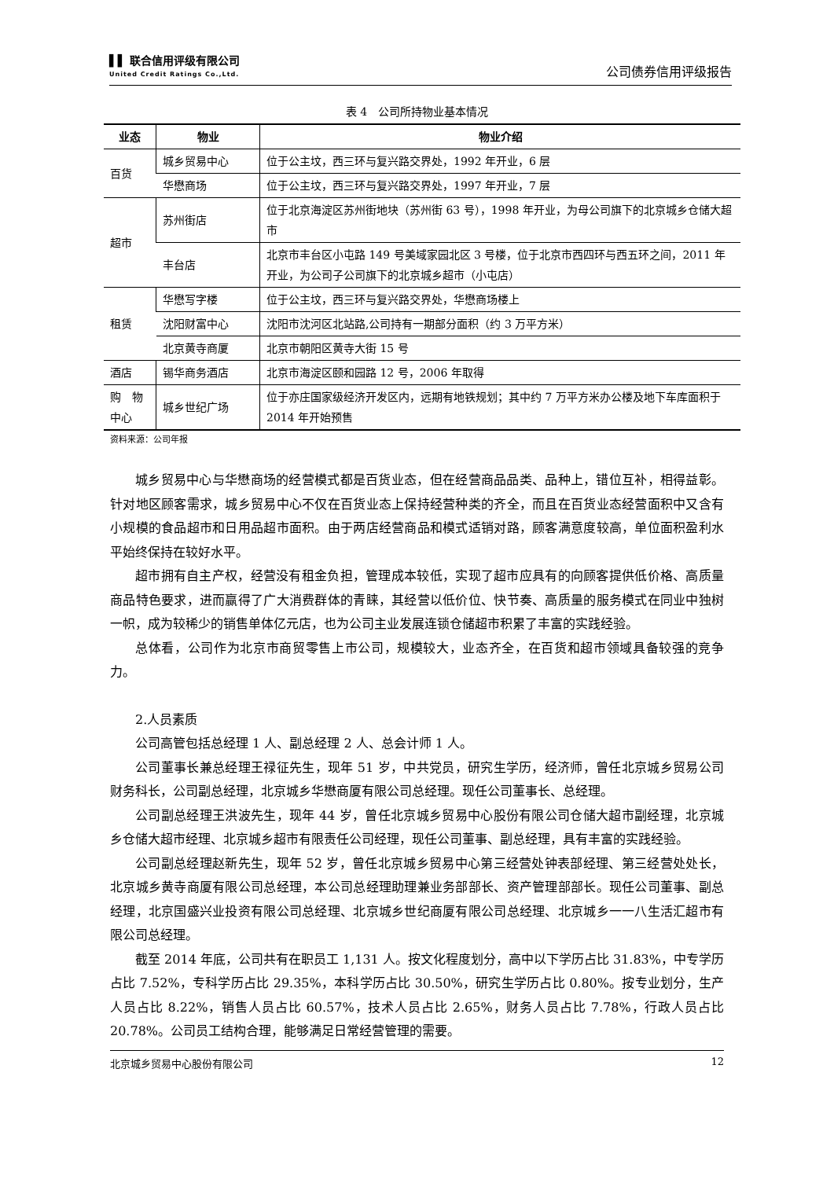▌▌ 联合信用评级有限公司
United Credit Ratings Co.,Ltd.
公司债券信用评级报告
表 4　公司所持物业基本情况
| 业态 | 物业 | 物业介绍 |
| --- | --- | --- |
| 百货 | 城乡贸易中心 | 位于公主坟，西三环与复兴路交界处，1992 年开业，6 层 |
| | 华懋商场 | 位于公主坟，西三环与复兴路交界处，1997 年开业，7 层 |
| 超市 | 苏州街店 | 位于北京海淀区苏州街地块（苏州街 63 号），1998 年开业，为母公司旗下的北京城乡仓储大超市 |
| | 丰台店 | 北京市丰台区小屯路 149 号美域家园北区 3 号楼，位于北京市西四环与西五环之间，2011 年开业，为公司子公司旗下的北京城乡超市（小屯店） |
| 租赁 | 华懋写字楼 | 位于公主坟，西三环与复兴路交界处，华懋商场楼上 |
| | 沈阳财富中心 | 沈阳市沈河区北站路,公司持有一期部分面积（约 3 万平方米） |
| | 北京黄寺商厦 | 北京市朝阳区黄寺大街 15 号 |
| 酒店 | 锡华商务酒店 | 北京市海淀区颐和园路 12 号，2006 年取得 |
| 购 物中心 | 城乡世纪广场 | 位于亦庄国家级经济开发区内，远期有地铁规划；其中约 7 万平方米办公楼及地下车库面积于 2014 年开始预售 |
资料来源：公司年报
城乡贸易中心与华懋商场的经营模式都是百货业态，但在经营商品品类、品种上，错位互补，相得益彰。针对地区顾客需求，城乡贸易中心不仅在百货业态上保持经营种类的齐全，而且在百货业态经营面积中又含有小规模的食品超市和日用品超市面积。由于两店经营商品和模式适销对路，顾客满意度较高，单位面积盈利水平始终保持在较好水平。
超市拥有自主产权，经营没有租金负担，管理成本较低，实现了超市应具有的向顾客提供低价格、高质量商品特色要求，进而赢得了广大消费群体的青睐，其经营以低价位、快节奏、高质量的服务模式在同业中独树一帜，成为较稀少的销售单体亿元店，也为公司主业发展连锁仓储超市积累了丰富的实践经验。
总体看，公司作为北京市商贸零售上市公司，规模较大，业态齐全，在百货和超市领域具备较强的竞争力。
2.人员素质
公司高管包括总经理 1 人、副总经理 2 人、总会计师 1 人。
公司董事长兼总经理王禄征先生，现年 51 岁，中共党员，研究生学历，经济师，曾任北京城乡贸易公司财务科长，公司副总经理，北京城乡华懋商厦有限公司总经理。现任公司董事长、总经理。
公司副总经理王洪波先生，现年 44 岁，曾任北京城乡贸易中心股份有限公司仓储大超市副经理，北京城乡仓储大超市经理、北京城乡超市有限责任公司经理，现任公司董事、副总经理，具有丰富的实践经验。
公司副总经理赵新先生，现年 52 岁，曾任北京城乡贸易中心第三经营处钟表部经理、第三经营处处长，北京城乡黄寺商厦有限公司总经理，本公司总经理助理兼业务部部长、资产管理部部长。现任公司董事、副总经理，北京国盛兴业投资有限公司总经理、北京城乡世纪商厦有限公司总经理、北京城乡一一八生活汇超市有限公司总经理。
截至 2014 年底，公司共有在职员工 1,131 人。按文化程度划分，高中以下学历占比 31.83%，中专学历占比 7.52%，专科学历占比 29.35%，本科学历占比 30.50%，研究生学历占比 0.80%。按专业划分，生产人员占比 8.22%，销售人员占比 60.57%，技术人员占比 2.65%，财务人员占比 7.78%，行政人员占比 20.78%。公司员工结构合理，能够满足日常经营管理的需要。
北京城乡贸易中心股份有限公司 12